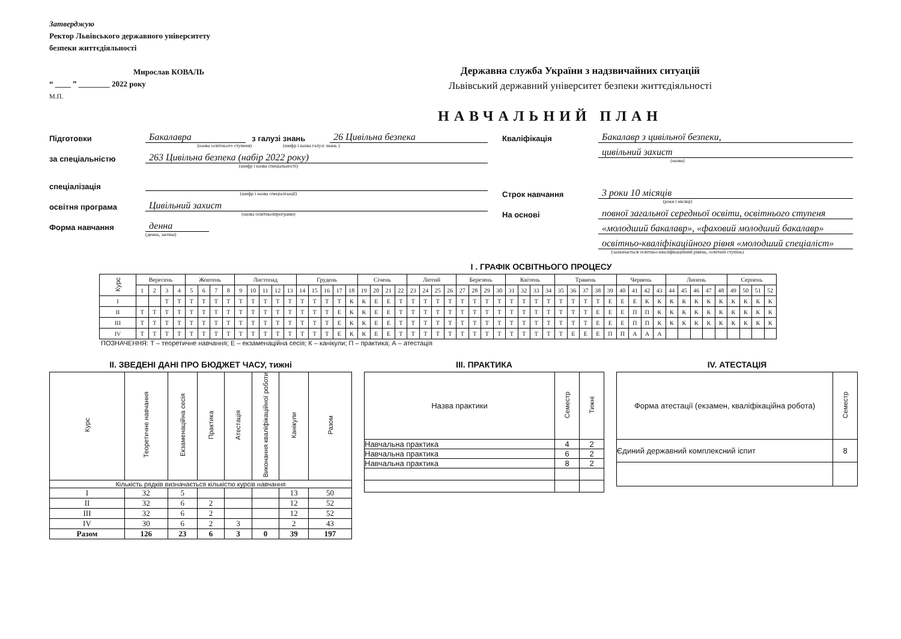Затверджую
Ректор Львівського державного університету
безпеки життєдіяльності
Мирослав КОВАЛЬ
“ ____ ” ________ 2022 року
М.П.
Державна служба України з надзвичайних ситуацій
Львівський державний університет безпеки життєдіяльності
НАВЧАЛЬНИЙ ПЛАН
Підготовки
Бакалавра
з галузі знань
26 Цивільна безпека
(назва освітнього ступеня) (шифр і назва галузі знань )
за спеціальністю
263 Цивільна безпека (набір 2022 року)
(шифр і назва спеціальності)
спеціалізація
(шифр і назва спеціалізації)
освітня програма
Цивільний захист
(назва освітньоїпрограми)
Форма навчання
денна
(денна, заочна)
Кваліфікація
Бакалавр з цивільної безпеки,
цивільний захист
(назва)
Строк навчання
3 роки 10 місяців
(роки і місяці)
На основі
повної загальної середньої освіти, освітнього ступеня
«молодший бакалавр», «фаховий молодший бакалавр»
освітньо-кваліфікаційного рівня «молодший спеціаліст»
(зазначається освітньо-кваліфікаційний рівень, освітній ступінь)
I . ГРАФІК ОСВІТНЬОГО ПРОЦЕСУ
| Курс | Вересень | | | | Жовтень | | | | Листопад | | | | | Грудень | | | | | Січень | | | | Лютий | | | | Березень | | | | Квітень | | | | Травень | | | | | Червень | | | | Липень | | | | | Серпень | | | |
| --- | --- | --- | --- | --- | --- | --- | --- | --- | --- | --- | --- | --- | --- | --- | --- | --- | --- | --- | --- | --- | --- | --- | --- | --- | --- | --- | --- | --- | --- | --- | --- | --- | --- | --- | --- | --- | --- | --- | --- | --- | --- | --- | --- | --- | --- | --- | --- | --- | --- | --- | --- | --- |
| | 1 | 2 | 3 | 4 | 5 | 6 | 7 | 8 | 9 | 10 | 11 | 12 | 13 | 14 | 15 | 16 | 17 | 18 | 19 | 20 | 21 | 22 | 23 | 24 | 25 | 26 | 27 | 28 | 29 | 30 | 31 | 32 | 33 | 34 | 35 | 36 | 37 | 38 | 39 | 40 | 41 | 42 | 43 | 44 | 45 | 46 | 47 | 48 | 49 | 50 | 51 | 52 |
| I | | | Т | Т | Т | Т | Т | Т | Т | Т | Т | Т | Т | Т | Т | Т | Т | К | К | Е | Е | Т | Т | Т | Т | Т | Т | Т | Т | Т | Т | Т | Т | Т | Т | Т | Т | Т | Е | Е | Е | К | К | К | К | К | К | К | К | К | К | К |
| II | Т | Т | Т | Т | Т | Т | Т | Т | Т | Т | Т | Т | Т | Т | Т | Т | Е | К | К | Е | Е | Т | Т | Т | Т | Т | Т | Т | Т | Т | Т | Т | Т | Т | Т | Т | Т | Е | Е | Е | П | П | К | К | К | К | К | К | К | К | К | К |
| III | Т | Т | Т | Т | Т | Т | Т | Т | Т | Т | Т | Т | Т | Т | Т | Т | Е | К | К | Е | Е | Т | Т | Т | Т | Т | Т | Т | Т | Т | Т | Т | Т | Т | Т | Т | Т | Е | Е | Е | П | П | К | К | К | К | К | К | К | К | К | К |
| IV | Т | Т | Т | Т | Т | Т | Т | Т | Т | Т | Т | Т | Т | Т | Т | Т | Е | К | К | Е | Е | Т | Т | Т | Т | Т | Т | Т | Т | Т | Т | Т | Т | Т | Т | Е | Е | Е | П | П | А | А | А | | | | | | | | | |
ПОЗНАЧЕННЯ: Т – теоретичне навчання; Е – екзаменаційна сесія; К – канікули; П – практика; А – атестація
II. ЗВЕДЕНІ ДАНІ ПРО БЮДЖЕТ ЧАСУ, тижні
| Курс | Теоретичне навчання | Екзаменаційна сесія | Практика | Атестація | Виконання кваліфікаційної роботи | Канікули | Разом |
| --- | --- | --- | --- | --- | --- | --- | --- |
| Кількість рядків визначається кількістю курсів навчання | | | | | | | |
| I | 32 | 5 | | | | 13 | 50 |
| II | 32 | 6 | 2 | | | 12 | 52 |
| III | 32 | 6 | 2 | | | 12 | 52 |
| IV | 30 | 6 | 2 | 3 | | 2 | 43 |
| Разом | 126 | 23 | 6 | 3 | 0 | 39 | 197 |
III. ПРАКТИКА
| Назва практики | Семестр | Тижні |
| --- | --- | --- |
| Навчальна практика | 4 | 2 |
| Навчальна практика | 6 | 2 |
| Навчальна практика | 8 | 2 |
IV. АТЕСТАЦІЯ
| Форма атестації (екзамен, кваліфікаційна робота) | Семестр |
| --- | --- |
| Єдиний державний комплексний іспит | 8 |